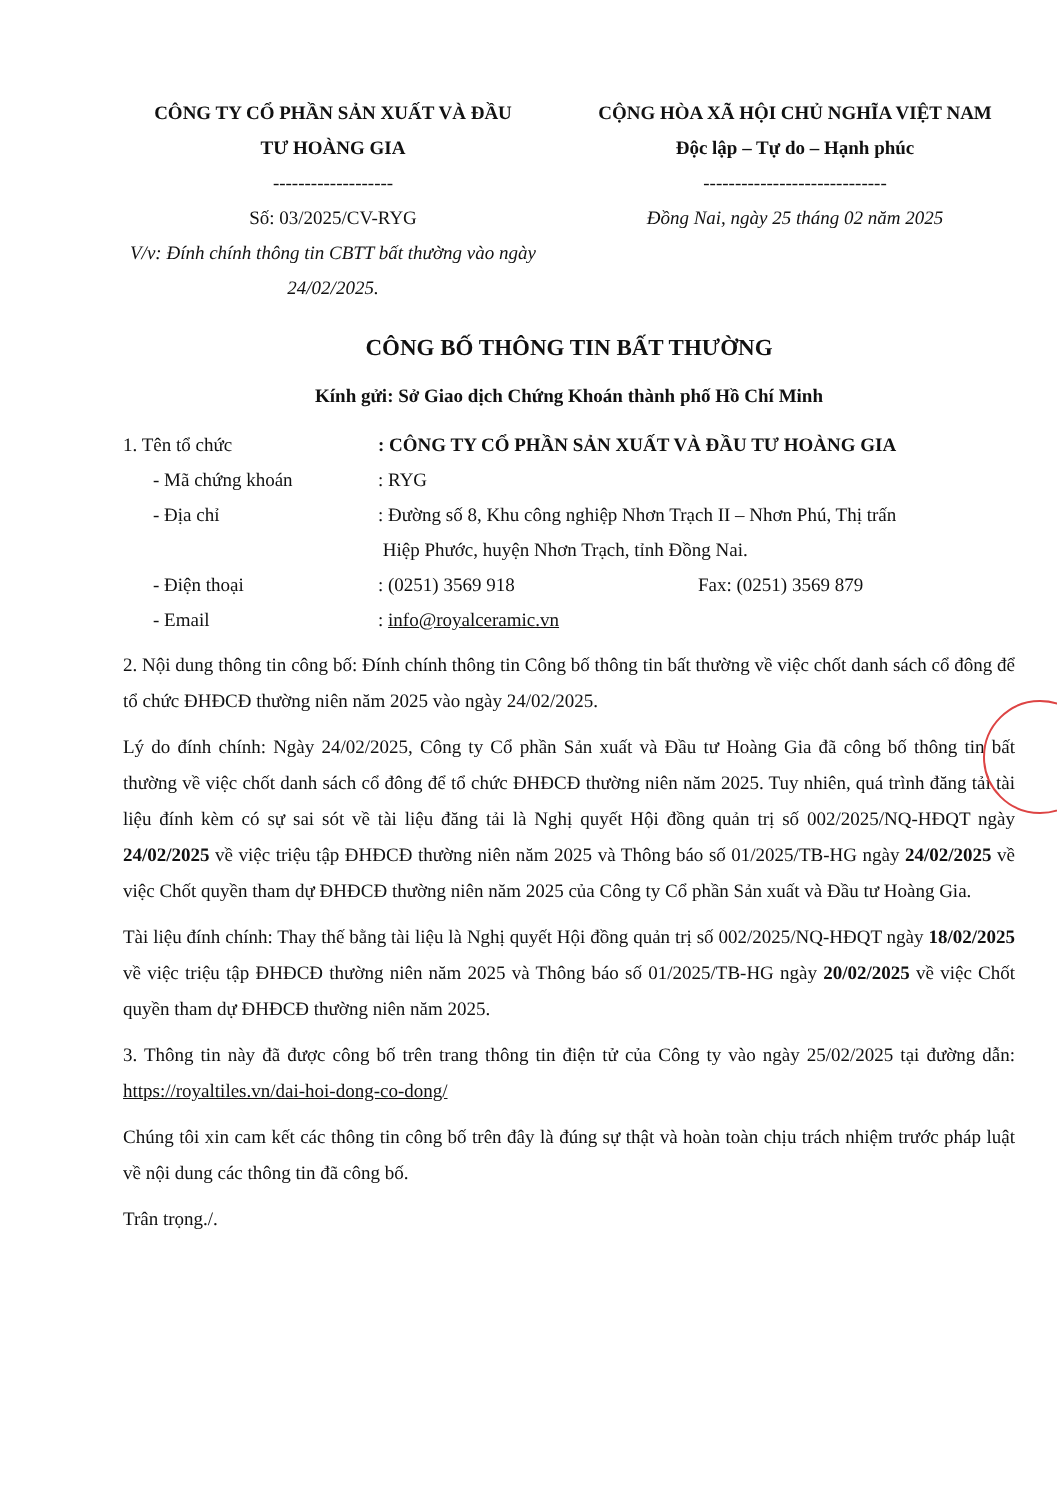CÔNG TY CỔ PHẦN SẢN XUẤT VÀ ĐẦU
TƯ HOÀNG GIA
-------------------
Số: 03/2025/CV-RYG
V/v: Đính chính thông tin CBTT bất thường vào ngày 24/02/2025.
CỘNG HÒA XÃ HỘI CHỦ NGHĨA VIỆT NAM
Độc lập – Tự do – Hạnh phúc
-----------------------------
Đồng Nai, ngày 25 tháng 02 năm 2025
CÔNG BỐ THÔNG TIN BẤT THƯỜNG
Kính gửi: Sở Giao dịch Chứng Khoán thành phố Hồ Chí Minh
1. Tên tổ chức : CÔNG TY CỔ PHẦN SẢN XUẤT VÀ ĐẦU TƯ HOÀNG GIA
- Mã chứng khoán : RYG
- Địa chỉ : Đường số 8, Khu công nghiệp Nhơn Trạch II – Nhơn Phú, Thị trấn
Hiệp Phước, huyện Nhơn Trạch, tỉnh Đồng Nai.
- Điện thoại : (0251) 3569 918 Fax: (0251) 3569 879
- Email : info@royalceramic.vn
2. Nội dung thông tin công bố: Đính chính thông tin Công bố thông tin bất thường về việc chốt danh sách cổ đông để tổ chức ĐHĐCĐ thường niên năm 2025 vào ngày 24/02/2025.
Lý do đính chính: Ngày 24/02/2025, Công ty Cổ phần Sản xuất và Đầu tư Hoàng Gia đã công bố thông tin bất thường về việc chốt danh sách cổ đông để tổ chức ĐHĐCĐ thường niên năm 2025. Tuy nhiên, quá trình đăng tải tài liệu đính kèm có sự sai sót về tài liệu đăng tải là Nghị quyết Hội đồng quản trị số 002/2025/NQ-HĐQT ngày 24/02/2025 về việc triệu tập ĐHĐCĐ thường niên năm 2025 và Thông báo số 01/2025/TB-HG ngày 24/02/2025 về việc Chốt quyền tham dự ĐHĐCĐ thường niên năm 2025 của Công ty Cổ phần Sản xuất và Đầu tư Hoàng Gia.
Tài liệu đính chính: Thay thế bằng tài liệu là Nghị quyết Hội đồng quản trị số 002/2025/NQ-HĐQT ngày 18/02/2025 về việc triệu tập ĐHĐCĐ thường niên năm 2025 và Thông báo số 01/2025/TB-HG ngày 20/02/2025 về việc Chốt quyền tham dự ĐHĐCĐ thường niên năm 2025.
3. Thông tin này đã được công bố trên trang thông tin điện tử của Công ty vào ngày 25/02/2025 tại đường dẫn: https://royaltiles.vn/dai-hoi-dong-co-dong/
Chúng tôi xin cam kết các thông tin công bố trên đây là đúng sự thật và hoàn toàn chịu trách nhiệm trước pháp luật về nội dung các thông tin đã công bố.
Trân trọng./.